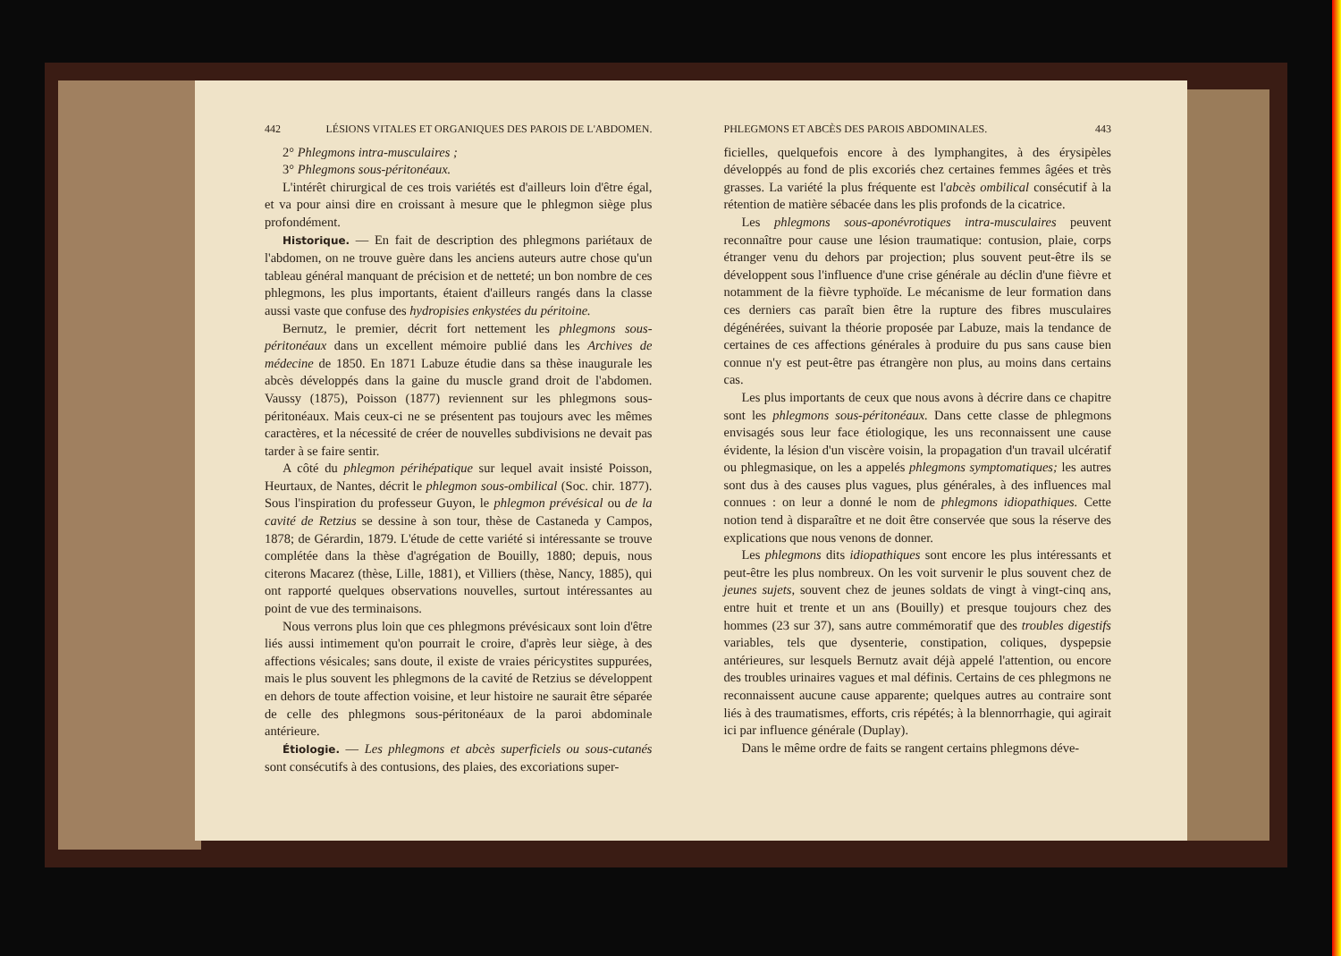442 LÉSIONS VITALES ET ORGANIQUES DES PAROIS DE L'ABDOMEN.
2° Phlegmons intra-musculaires ;
3° Phlegmons sous-péritonéaux.
L'intérêt chirurgical de ces trois variétés est d'ailleurs loin d'être égal, et va pour ainsi dire en croissant à mesure que le phlegmon siège plus profondément.
Historique. — En fait de description des phlegmons pariétaux de l'abdomen, on ne trouve guère dans les anciens auteurs autre chose qu'un tableau général manquant de précision et de netteté; un bon nombre de ces phlegmons, les plus importants, étaient d'ailleurs rangés dans la classe aussi vaste que confuse des hydropisies enkystées du péritoine.
Bernutz, le premier, décrit fort nettement les phlegmons sous-péritonéaux dans un excellent mémoire publié dans les Archives de médecine de 1850. En 1871 Labuze étudie dans sa thèse inaugurale les abcès développés dans la gaine du muscle grand droit de l'abdomen. Vaussy (1875), Poisson (1877) reviennent sur les phlegmons sous-péritonéaux. Mais ceux-ci ne se présentent pas toujours avec les mêmes caractères, et la nécessité de créer de nouvelles subdivisions ne devait pas tarder à se faire sentir.
A côté du phlegmon périhépatique sur lequel avait insisté Poisson, Heurtaux, de Nantes, décrit le phlegmon sous-ombilical (Soc. chir. 1877). Sous l'inspiration du professeur Guyon, le phlegmon prévésical ou de la cavité de Retzius se dessine à son tour, thèse de Castaneda y Campos, 1878; de Gérardin, 1879. L'étude de cette variété si intéressante se trouve complétée dans la thèse d'agrégation de Bouilly, 1880; depuis, nous citerons Macarez (thèse, Lille, 1881), et Villiers (thèse, Nancy, 1885), qui ont rapporté quelques observations nouvelles, surtout intéressantes au point de vue des terminaisons.
Nous verrons plus loin que ces phlegmons prévésicaux sont loin d'être liés aussi intimement qu'on pourrait le croire, d'après leur siège, à des affections vésicales; sans doute, il existe de vraies péricystites suppurées, mais le plus souvent les phlegmons de la cavité de Retzius se développent en dehors de toute affection voisine, et leur histoire ne saurait être séparée de celle des phlegmons sous-péritonéaux de la paroi abdominale antérieure.
Étiologie. — Les phlegmons et abcès superficiels ou sous-cutanés sont consécutifs à des contusions, des plaies, des excoriations super-
PHLEGMONS ET ABCÈS DES PAROIS ABDOMINALES. 443
ficielles, quelquefois encore à des lymphangites, à des érysipèles développés au fond de plis excoriés chez certaines femmes âgées et très grasses. La variété la plus fréquente est l'abcès ombilical consécutif à la rétention de matière sébacée dans les plis profonds de la cicatrice.
Les phlegmons sous-aponévrotiques intra-musculaires peuvent reconnaître pour cause une lésion traumatique: contusion, plaie, corps étranger venu du dehors par projection; plus souvent peut-être ils se développent sous l'influence d'une crise générale au déclin d'une fièvre et notamment de la fièvre typhoïde. Le mécanisme de leur formation dans ces derniers cas paraît bien être la rupture des fibres musculaires dégénérées, suivant la théorie proposée par Labuze, mais la tendance de certaines de ces affections générales à produire du pus sans cause bien connue n'y est peut-être pas étrangère non plus, au moins dans certains cas.
Les plus importants de ceux que nous avons à décrire dans ce chapitre sont les phlegmons sous-péritonéaux. Dans cette classe de phlegmons envisagés sous leur face étiologique, les uns reconnaissent une cause évidente, la lésion d'un viscère voisin, la propagation d'un travail ulcératif ou phlegmasique, on les a appelés phlegmons symptomatiques; les autres sont dus à des causes plus vagues, plus générales, à des influences mal connues : on leur a donné le nom de phlegmons idiopathiques. Cette notion tend à disparaître et ne doit être conservée que sous la réserve des explications que nous venons de donner.
Les phlegmons dits idiopathiques sont encore les plus intéressants et peut-être les plus nombreux. On les voit survenir le plus souvent chez de jeunes sujets, souvent chez de jeunes soldats de vingt à vingt-cinq ans, entre huit et trente et un ans (Bouilly) et presque toujours chez des hommes (23 sur 37), sans autre commémoratif que des troubles digestifs variables, tels que dysenterie, constipation, coliques, dyspepsie antérieures, sur lesquels Bernutz avait déjà appelé l'attention, ou encore des troubles urinaires vagues et mal définis. Certains de ces phlegmons ne reconnaissent aucune cause apparente; quelques autres au contraire sont liés à des traumatismes, efforts, cris répétés; à la blennorrhagie, qui agirait ici par influence générale (Duplay).
Dans le même ordre de faits se rangent certains phlegmons déve-